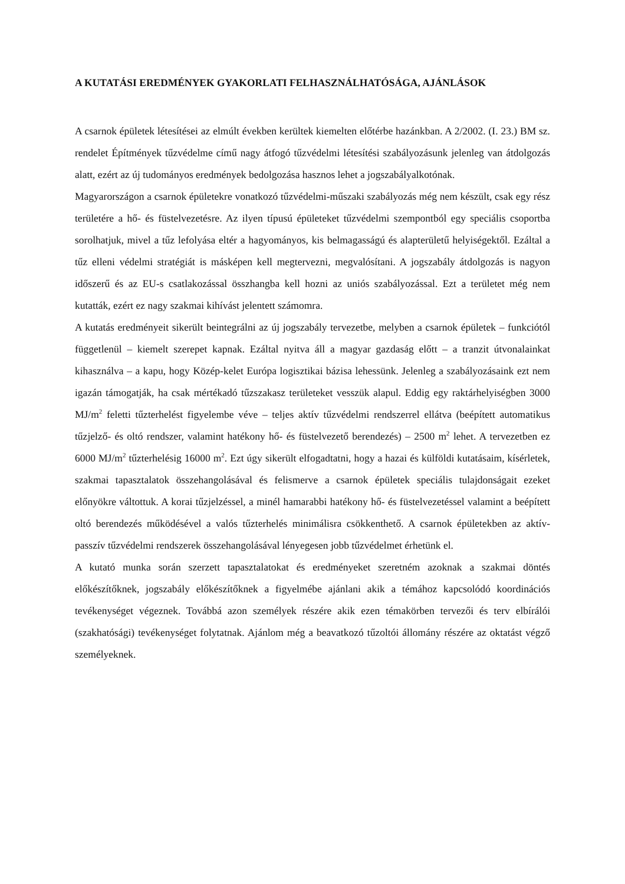A KUTATÁSI EREDMÉNYEK GYAKORLATI FELHASZNÁLHATÓSÁGA, AJÁNLÁSOK
A csarnok épületek létesítései az elmúlt években kerültek kiemelten előtérbe hazánkban. A 2/2002. (I. 23.) BM sz. rendelet Építmények tűzvédelme című nagy átfogó tűzvédelmi létesítési szabályozásunk jelenleg van átdolgozás alatt, ezért az új tudományos eredmények bedolgozása hasznos lehet a jogszabályalkotónak.
Magyarországon a csarnok épületekre vonatkozó tűzvédelmi-műszaki szabályozás még nem készült, csak egy rész területére a hő- és füstelvezetésre. Az ilyen típusú épületeket tűzvédelmi szempontból egy speciális csoportba sorolhatjuk, mivel a tűz lefolyása eltér a hagyományos, kis belmagasságú és alapterületű helyiségektől. Ezáltal a tűz elleni védelmi stratégiát is másképen kell megtervezni, megvalósítani. A jogszabály átdolgozás is nagyon időszerű és az EU-s csatlakozással összhangba kell hozni az uniós szabályozással. Ezt a területet még nem kutatták, ezért ez nagy szakmai kihívást jelentett számomra.
A kutatás eredményeit sikerült beintegrálni az új jogszabály tervezetbe, melyben a csarnok épületek – funkciótól függetlenül – kiemelt szerepet kapnak. Ezáltal nyitva áll a magyar gazdaság előtt – a tranzit útvonalainkat kihasználva – a kapu, hogy Közép-kelet Európa logisztikai bázisa lehessünk. Jelenleg a szabályozásaink ezt nem igazán támogatják, ha csak mértékadó tűzszakasz területeket vesszük alapul. Eddig egy raktárhelyiségben 3000 MJ/m<sup>2</sup> feletti tűzterhelést figyelembe véve – teljes aktív tűzvédelmi rendszerrel ellátva (beépített automatikus tűzjelző- és oltó rendszer, valamint hatékony hő- és füstelvezető berendezés) – 2500 m<sup>2</sup> lehet. A tervezetben ez 6000 MJ/m<sup>2</sup> tűzterhelésig 16000 m<sup>2</sup>. Ezt úgy sikerült elfogadtatni, hogy a hazai és külföldi kutatásaim, kísérletek, szakmai tapasztalatok összehangolásával és felismerve a csarnok épületek speciális tulajdonságait ezeket előnyökre váltottuk. A korai tűzjelzéssel, a minél hamarabbi hatékony hő- és füstelvezetéssel valamint a beépített oltó berendezés működésével a valós tűzterhelés minimálisra csökkenthető. A csarnok épületekben az aktív-passzív tűzvédelmi rendszerek összehangolásával lényegesen jobb tűzvédelmet érhetünk el.
A kutató munka során szerzett tapasztalatokat és eredményeket szeretném azoknak a szakmai döntés előkészítőknek, jogszabály előkészítőknek a figyelmébe ajánlani akik a témához kapcsolódó koordinációs tevékenységet végeznek. Továbbá azon személyek részére akik ezen témakörben tervezői és terv elbírálói (szakhatósági) tevékenységet folytatnak. Ajánlom még a beavatkozó tűzoltói állomány részére az oktatást végző személyeknek.